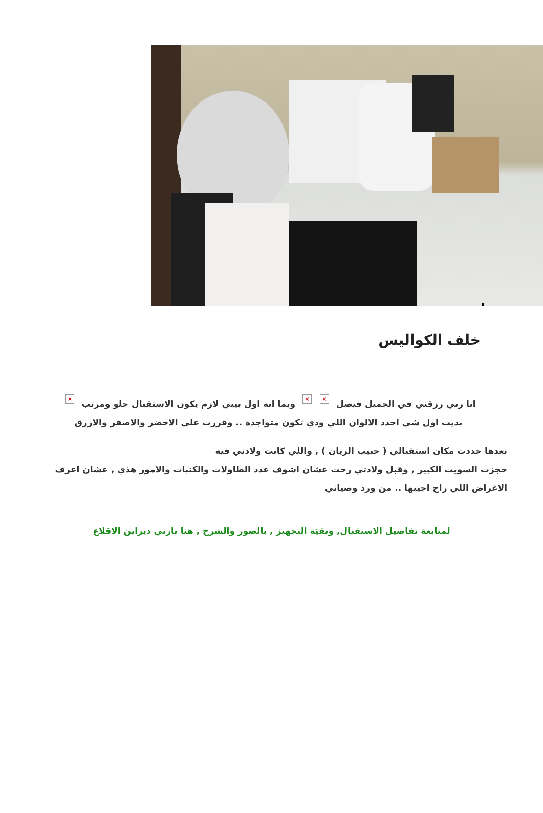خلف الكواليس
انا ربي رزقني في الجميل فيصل × × وبما انه اول بيبي لازم يكون الاستقبال حلو ومرتب ×
بديت اول شي احدد الالوان اللي ودي تكون متواجدة .. وقررت على الاخضر والاصفر والازرق
بعدها حددت مكان استقبالي ( حبيب الريان ) , واللي كانت ولادتي فيه
حجزت السويت الكبير , وقبل ولادتي رحت عشان اشوف عدد الطاولات والكنبات والامور هذي , عشان اعرف الاغراض اللي راح اجيبها .. من ورد وصياني
لمتابعة تفاصيل الاستقبال, وبقيَة التجهيز , بالصور والشرح , هنا بارتي ديزاين الاقلاع